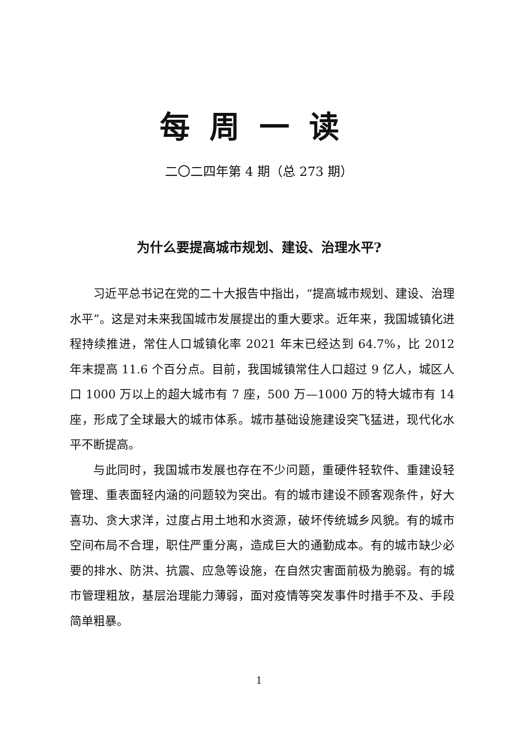每周一读
二〇二四年第 4 期（总 273 期）
为什么要提高城市规划、建设、治理水平?
习近平总书记在党的二十大报告中指出，“提高城市规划、建设、治理水平”。这是对未来我国城市发展提出的重大要求。近年来，我国城镇化进程持续推进，常住人口城镇化率 2021 年末已经达到 64.7%，比 2012 年末提高 11.6 个百分点。目前，我国城镇常住人口超过 9 亿人，城区人口 1000 万以上的超大城市有 7 座，500 万—1000 万的特大城市有 14 座，形成了全球最大的城市体系。城市基础设施建设突飞猛进，现代化水平不断提高。
与此同时，我国城市发展也存在不少问题，重硬件轻软件、重建设轻管理、重表面轻内涵的问题较为突出。有的城市建设不顾客观条件，好大喜功、贪大求洋，过度占用土地和水资源，破坏传统城乡风貌。有的城市空间布局不合理，职住严重分离，造成巨大的通勤成本。有的城市缺少必要的排水、防洪、抗震、应急等设施，在自然灾害面前极为脆弱。有的城市管理粗放，基层治理能力薄弱，面对疫情等突发事件时措手不及、手段简单粗暴。
1